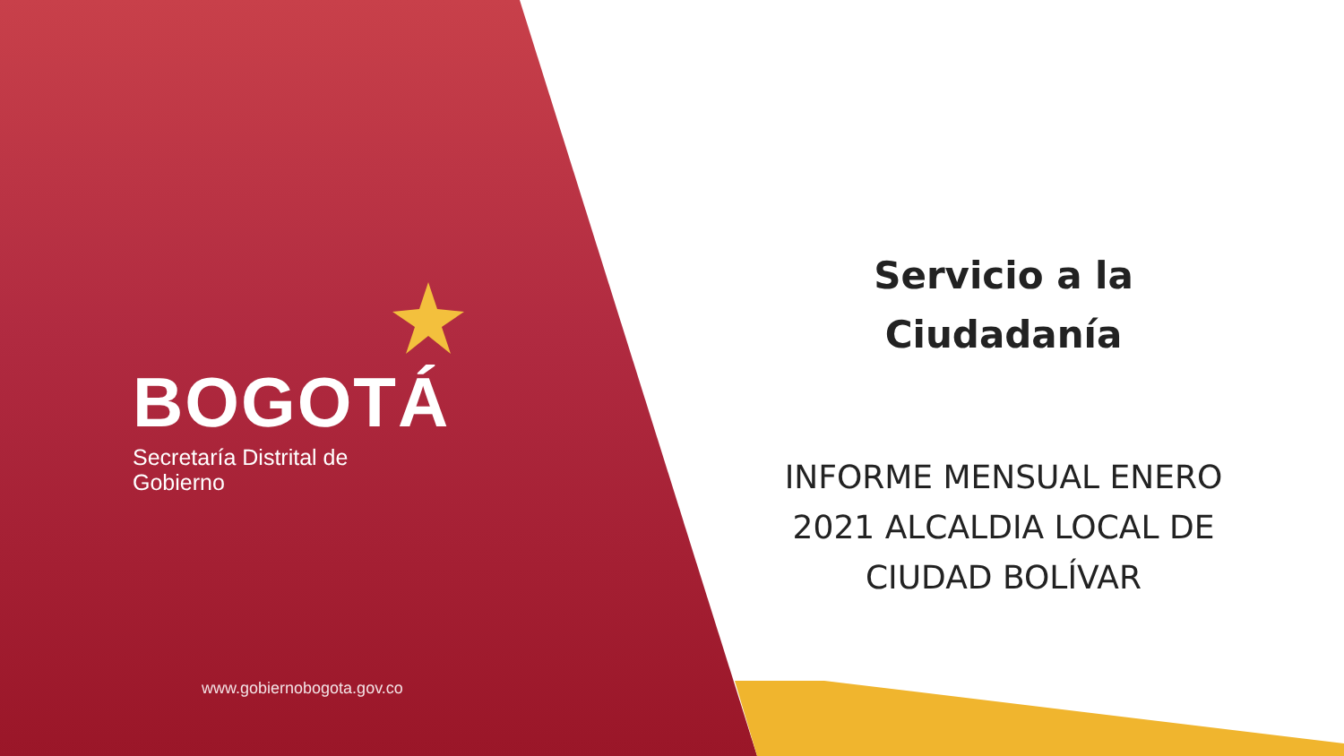BOGOTÁ
Secretaría Distrital de
Gobierno
www.gobiernobogota.gov.co
Servicio a la
Ciudadanía
INFORME MENSUAL ENERO 2021 ALCALDIA LOCAL DE CIUDAD BOLÍVAR